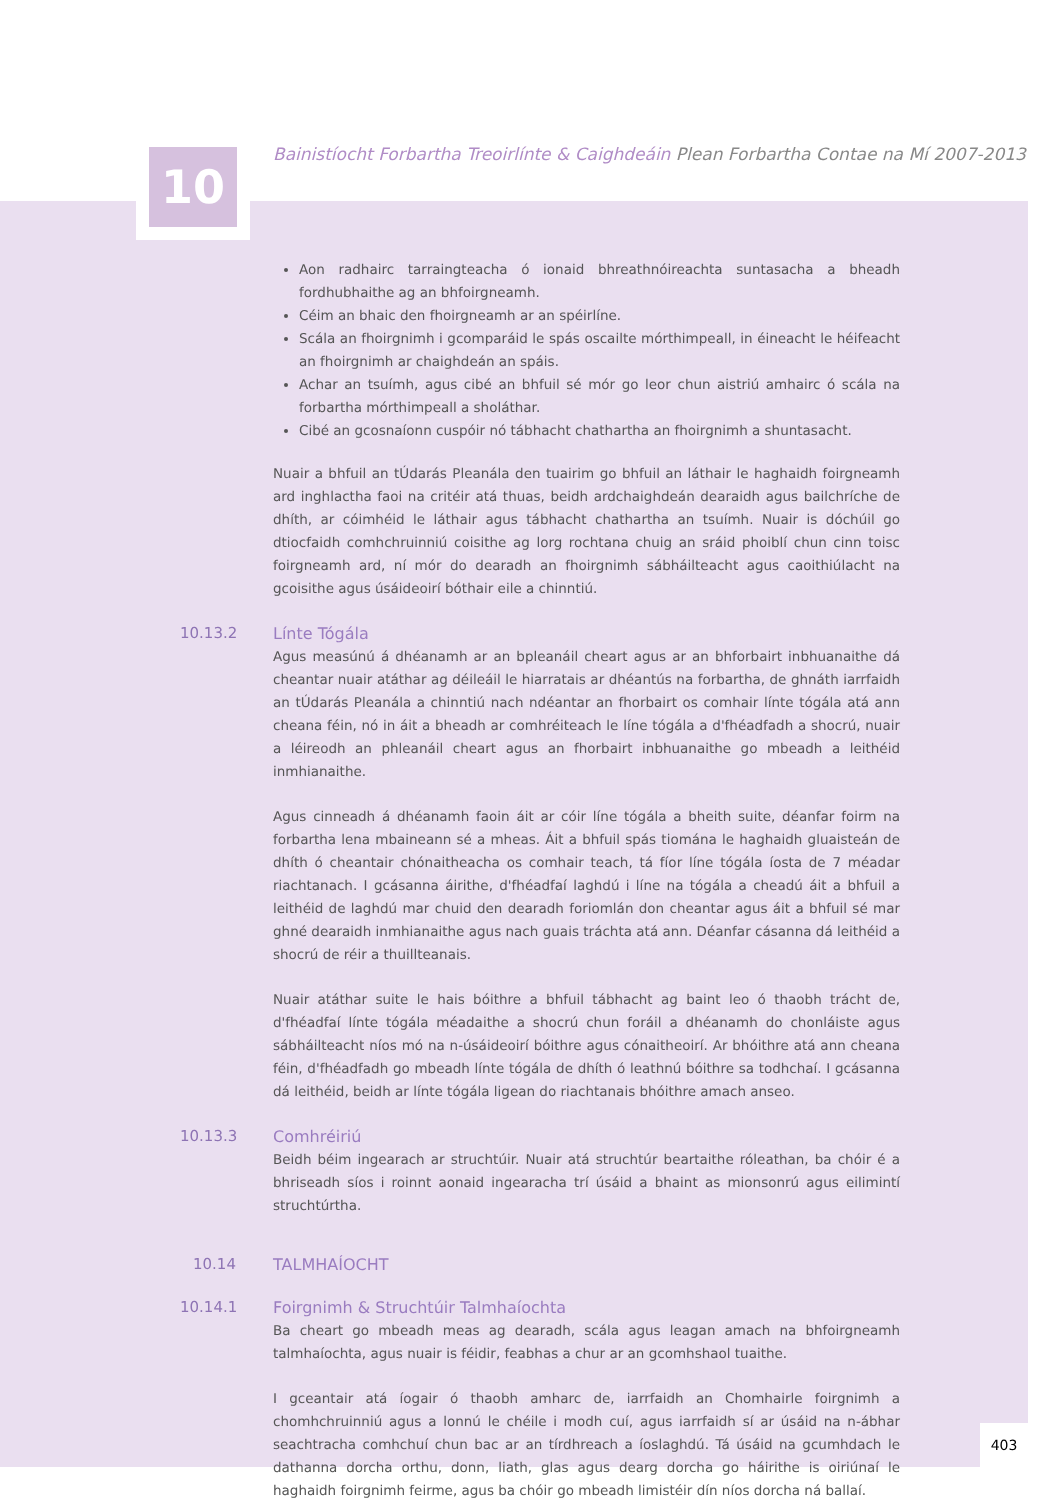10
Bainistíocht Forbartha Treoirlínte & Caighdeáin Plean Forbartha Contae na Mí 2007-2013
Aon radhairc tarraingteacha ó ionaid bhreathnóireachta suntasacha a bheadh fordhubhaithe ag an bhfoirgneamh.
Céim an bhaic den fhoirgneamh ar an spéirlíne.
Scála an fhoirgnimh i gcomparáid le spás oscailte mórthimpeall, in éineacht le héifeacht an fhoirgnimh ar chaighdeán an spáis.
Achar an tsuímh, agus cibé an bhfuil sé mór go leor chun aistriú amhairc ó scála na forbartha mórthimpeall a sholáthar.
Cibé an gcosnaíonn cuspóir nó tábhacht chathartha an fhoirgnimh a shuntasacht.
Nuair a bhfuil an tÚdarás Pleanála den tuairim go bhfuil an láthair le haghaidh foirgneamh ard inghlactha faoi na critéir atá thuas, beidh ardchaighdeán dearaidh agus bailchríche de dhíth, ar cóimhéid le láthair agus tábhacht chathartha an tsuímh. Nuair is dóchúil go dtiocfaidh comhchruinniú coisithe ag lorg rochtana chuig an sráid phoiblí chun cinn toisc foirgneamh ard, ní mór do dearadh an fhoirgnimh sábháilteacht agus caoithiúlacht na gcoisithe agus úsáideoirí bóthair eile a chinntiú.
10.13.2 Línte Tógála
Agus measúnú á dhéanamh ar an bpleanáil cheart agus ar an bhforbairt inbhuanaithe dá cheantar nuair atáthar ag déileáil le hiarratais ar dhéantús na forbartha, de ghnáth iarrfaidh an tÚdarás Pleanála a chinntiú nach ndéantar an fhorbairt os comhair línte tógála atá ann cheana féin, nó in áit a bheadh ar comhréiteach le líne tógála a d'fhéadfadh a shocrú, nuair a léireodh an phleanáil cheart agus an fhorbairt inbhuanaithe go mbeadh a leithéid inmhianaithe.
Agus cinneadh á dhéanamh faoin áit ar cóir líne tógála a bheith suite, déanfar foirm na forbartha lena mbaineann sé a mheas. Áit a bhfuil spás tiomána le haghaidh gluaisteán de dhíth ó cheantair chónaitheacha os comhair teach, tá fíor líne tógála íosta de 7 méadar riachtanach. I gcásanna áirithe, d'fhéadfaí laghdú i líne na tógála a cheadú áit a bhfuil a leithéid de laghdú mar chuid den dearadh foriomlán don cheantar agus áit a bhfuil sé mar ghné dearaidh inmhianaithe agus nach guais tráchta atá ann. Déanfar cásanna dá leithéid a shocrú de réir a thuillteanais.
Nuair atáthar suite le hais bóithre a bhfuil tábhacht ag baint leo ó thaobh trácht de, d'fhéadfaí línte tógála méadaithe a shocrú chun foráil a dhéanamh do chonláiste agus sábháilteacht níos mó na n-úsáideoirí bóithre agus cónaitheoirí. Ar bhóithre atá ann cheana féin, d'fhéadfadh go mbeadh línte tógála de dhíth ó leathnú bóithre sa todhchaí. I gcásanna dá leithéid, beidh ar línte tógála ligean do riachtanais bhóithre amach anseo.
10.13.3 Comhréiriú
Beidh béim ingearach ar struchtúir. Nuair atá struchtúr beartaithe róleathan, ba chóir é a bhriseadh síos i roinnt aonaid ingearacha trí úsáid a bhaint as mionsonrú agus eilimintí struchtúrtha.
10.14 TALMHAÍOCHT
10.14.1 Foirgnimh & Struchtúir Talmhaíochta
Ba cheart go mbeadh meas ag dearadh, scála agus leagan amach na bhfoirgneamh talmhaíochta, agus nuair is féidir, feabhas a chur ar an gcomhshaol tuaithe.
I gceantair atá íogair ó thaobh amharc de, iarrfaidh an Chomhairle foirgnimh a chomhchruinniú agus a lonnú le chéile i modh cuí, agus iarrfaidh sí ar úsáid na n-ábhar seachtracha comhchuí chun bac ar an tírdhreach a íoslaghdú. Tá úsáid na gcumhdach le dathanna dorcha orthu, donn, liath, glas agus dearg dorcha go háirithe is oiriúnaí le haghaidh foirgnimh feirme, agus ba chóir go mbeadh limistéir dín níos dorcha ná ballaí.
403